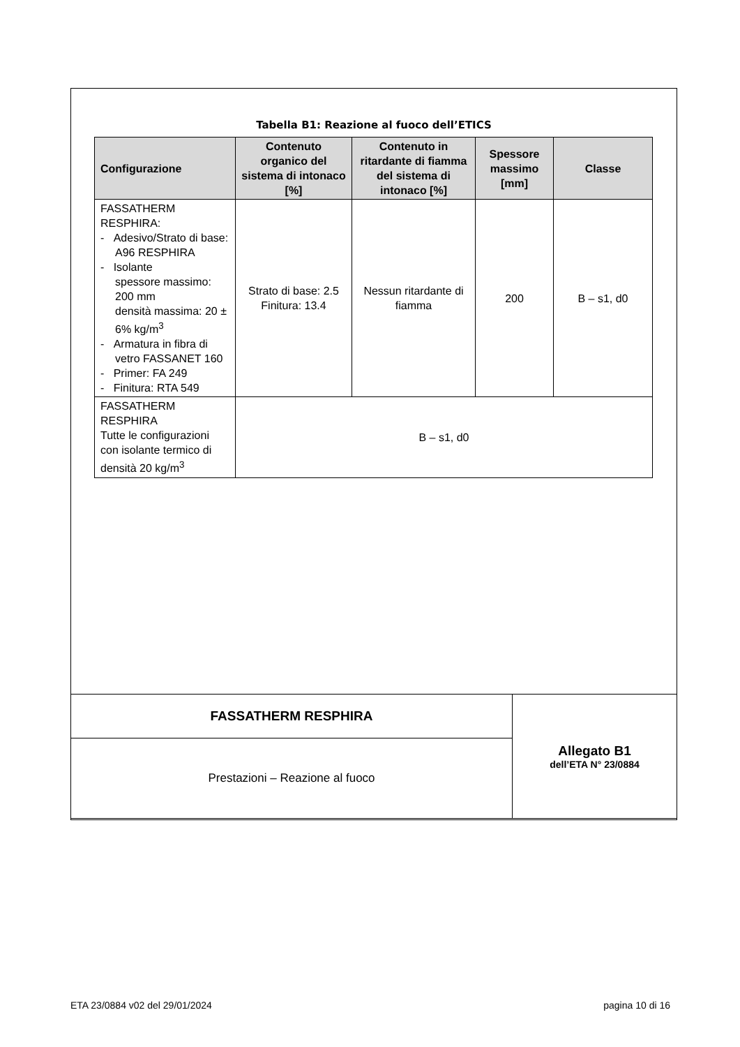Tabella B1: Reazione al fuoco dell’ETICS
| Configurazione | Contenuto organico del sistema di intonaco [%] | Contenuto in ritardante di fiamma del sistema di intonaco [%] | Spessore massimo [mm] | Classe |
| --- | --- | --- | --- | --- |
| FASSATHERM RESPHIRA: - Adesivo/Strato di base: A96 RESPHIRA - Isolante spessore massimo: 200 mm densità massima: 20 ± 6% kg/m<sup>3</sup> - Armatura in fibra di vetro FASSANET 160 - Primer: FA 249 - Finitura: RTA 549 | Strato di base: 2.5 Finitura: 13.4 | Nessun ritardante di fiamma | 200 | B – s1, d0 |
| FASSATHERM RESPHIRA Tutte le configurazioni con isolante termico di densità 20 kg/m<sup>3</sup> | B – s1, d0 | | | |
| FASSATHERM RESPHIRA | Allegato B1 dell’ETA N° 23/0884 |
| Prestazioni – Reazione al fuoco | |
ETA 23/0884 v02 del 29/01/2024 pagina 10 di 16